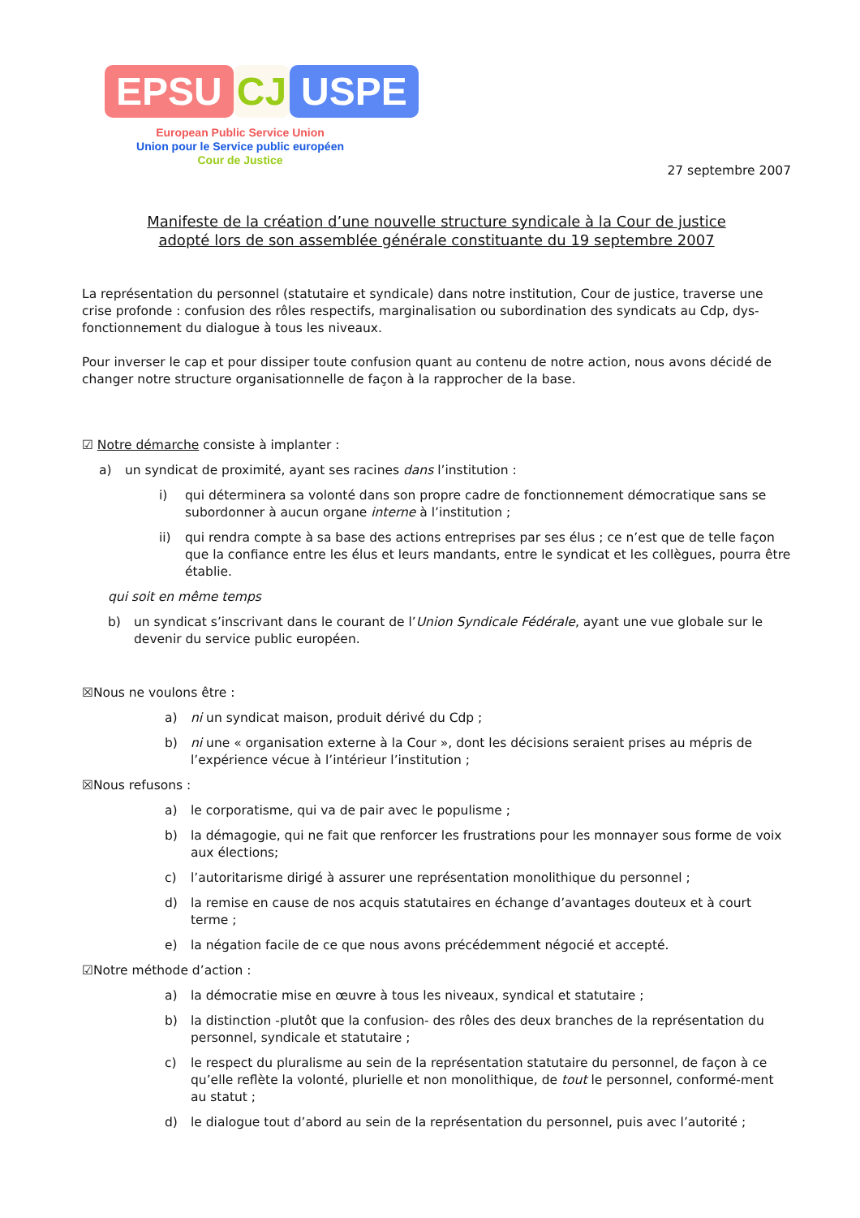EPSU CJ USPE
European Public Service Union
Union pour le Service public européen
Cour de Justice
27 septembre 2007
Manifeste de la création d’une nouvelle structure syndicale à la Cour de justice
adopté lors de son assemblée générale constituante du 19 septembre 2007
La représentation du personnel (statutaire et syndicale) dans notre institution, Cour de justice, traverse une crise profonde : confusion des rôles respectifs, marginalisation ou subordination des syndicats au Cdp, dys-fonctionnement du dialogue à tous les niveaux.
Pour inverser le cap et pour dissiper toute confusion quant au contenu de notre action, nous avons décidé de changer notre structure organisationnelle de façon à la rapprocher de la base.
☑ Notre démarche consiste à implanter :
a) un syndicat de proximité, ayant ses racines dans l’institution :
i) qui déterminera sa volonté dans son propre cadre de fonctionnement démocratique sans se subordonner à aucun organe interne à l’institution ;
ii) qui rendra compte à sa base des actions entreprises par ses élus ; ce n’est que de telle façon que la confiance entre les élus et leurs mandants, entre le syndicat et les collègues, pourra être établie.
qui soit en même temps
b) un syndicat s’inscrivant dans le courant de l’Union Syndicale Fédérale, ayant une vue globale sur le devenir du service public européen.
☒Nous ne voulons être :
a) ni un syndicat maison, produit dérivé du Cdp ;
b) ni une « organisation externe à la Cour », dont les décisions seraient prises au mépris de l’expérience vécue à l’intérieur l’institution ;
☒Nous refusons :
a) le corporatisme, qui va de pair avec le populisme ;
b) la démagogie, qui ne fait que renforcer les frustrations pour les monnayer sous forme de voix aux élections;
c) l’autoritarisme dirigé à assurer une représentation monolithique du personnel ;
d) la remise en cause de nos acquis statutaires en échange d’avantages douteux et à court terme ;
e) la négation facile de ce que nous avons précédemment négocié et accepté.
☑Notre méthode d’action :
a) la démocratie mise en œuvre à tous les niveaux, syndical et statutaire ;
b) la distinction -plutôt que la confusion- des rôles des deux branches de la représentation du personnel, syndicale et statutaire ;
c) le respect du pluralisme au sein de la représentation statutaire du personnel, de façon à ce qu’elle reflète la volonté, plurielle et non monolithique, de tout le personnel, conformé-ment au statut ;
d) le dialogue tout d’abord au sein de la représentation du personnel, puis avec l’autorité ;